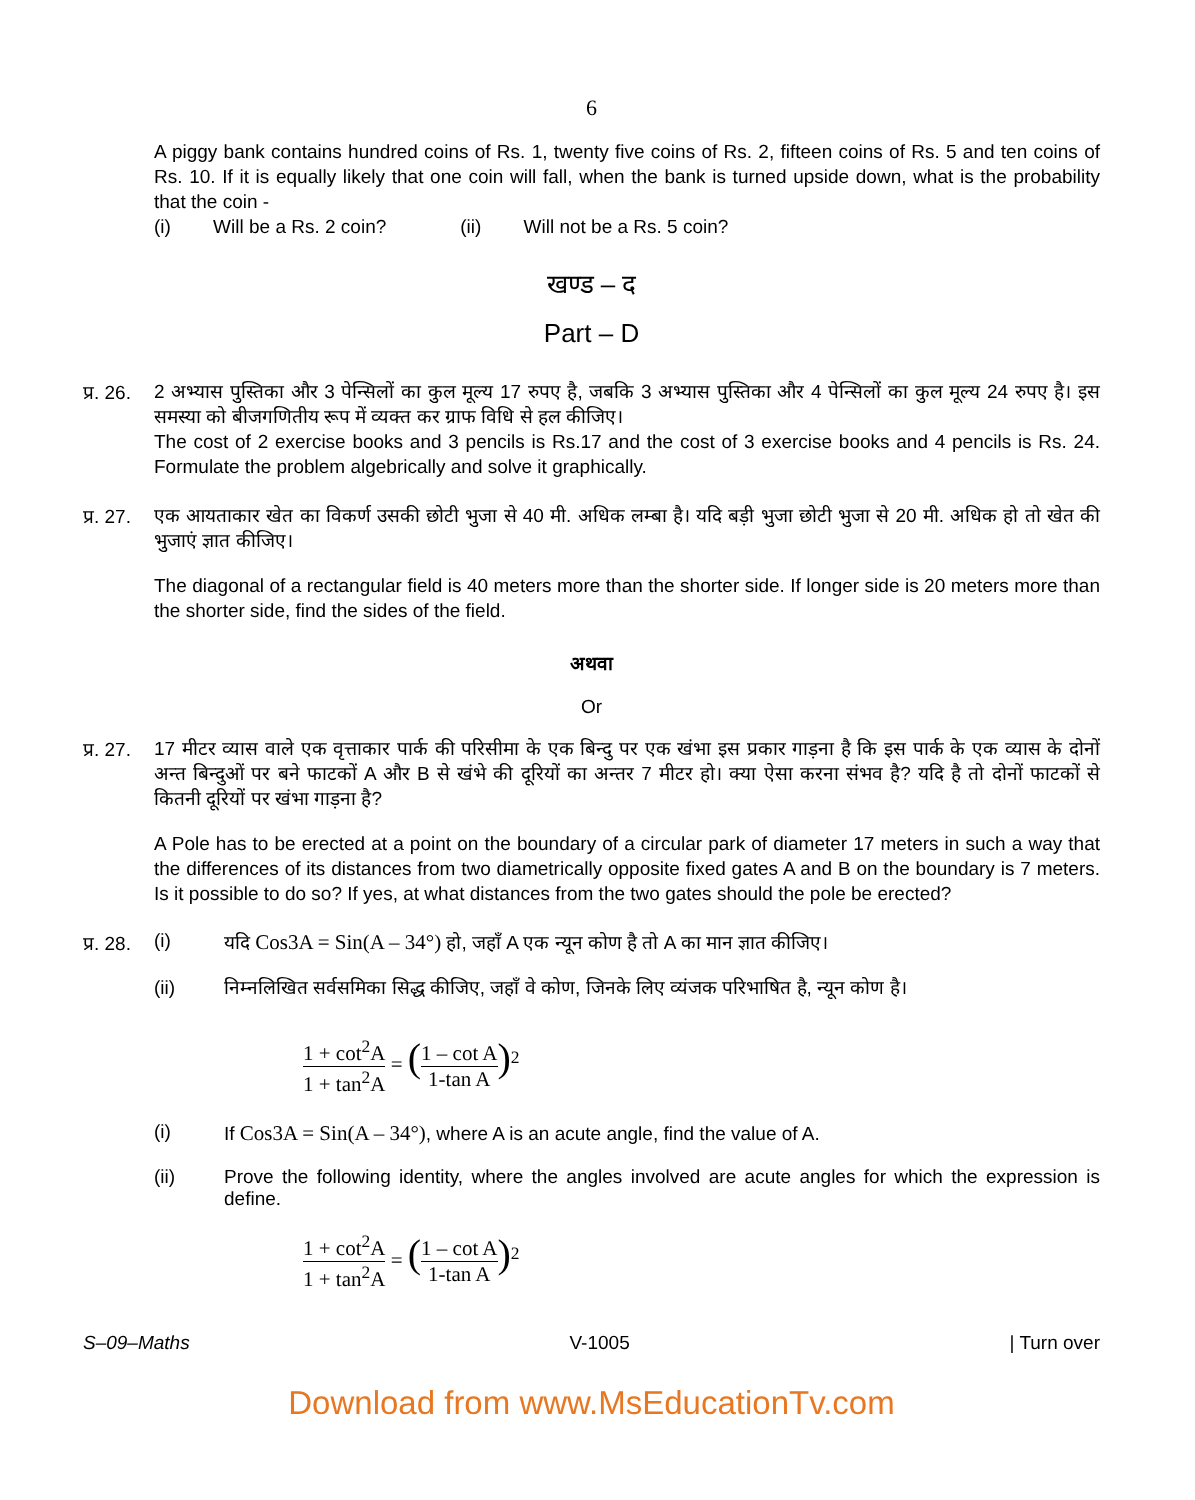6
A piggy bank contains hundred coins of Rs. 1, twenty five coins of Rs. 2, fifteen coins of Rs. 5 and ten coins of Rs. 10. If it is equally likely that one coin will fall, when the bank is turned upside down, what is the probability that the coin -
(i) Will be a Rs. 2 coin? (ii) Will not be a Rs. 5 coin?
खण्ड – द
Part – D
प्र. 26.
2 अभ्यास पुस्तिका और 3 पेन्सिलों का कुल मूल्य 17 रुपए है, जबकि 3 अभ्यास पुस्तिका और 4 पेन्सिलों का कुल मूल्य 24 रुपए है। इस समस्या को बीजगणितीय रूप में व्यक्त कर ग्राफ विधि से हल कीजिए।
The cost of 2 exercise books and 3 pencils is Rs.17 and the cost of 3 exercise books and 4 pencils is Rs. 24. Formulate the problem algebrically and solve it graphically.
प्र. 27.
एक आयताकार खेत का विकर्ण उसकी छोटी भुजा से 40 मी. अधिक लम्बा है। यदि बड़ी भुजा छोटी भुजा से 20 मी. अधिक हो तो खेत की भुजाएं ज्ञात कीजिए।
The diagonal of a rectangular field is 40 meters more than the shorter side. If longer side is 20 meters more than the shorter side, find the sides of the field.
अथवा
Or
प्र. 27.
17 मीटर व्यास वाले एक वृत्ताकार पार्क की परिसीमा के एक बिन्दु पर एक खंभा इस प्रकार गाड़ना है कि इस पार्क के एक व्यास के दोनों अन्त बिन्दुओं पर बने फाटकों A और B से खंभे की दूरियों का अन्तर 7 मीटर हो। क्या ऐसा करना संभव है? यदि है तो दोनों फाटकों से कितनी दूरियों पर खंभा गाड़ना है?
A Pole has to be erected at a point on the boundary of a circular park of diameter 17 meters in such a way that the differences of its distances from two diametrically opposite fixed gates A and B on the boundary is 7 meters. Is it possible to do so? If yes, at what distances from the two gates should the pole be erected?
प्र. 28.
(i) यदि Cos3A = Sin(A – 34°) हो, जहाँ A एक न्यून कोण है तो A का मान ज्ञात कीजिए।
(ii) निम्नलिखित सर्वसमिका सिद्ध कीजिए, जहाँ वे कोण, जिनके लिए व्यंजक परिभाषित है, न्यून कोण है।
1 + cot<sup>2</sup>A 1 + tan<sup>2</sup>A = (1 – cot A 1-tan A)<sup>2</sup>
(i) If Cos3A = Sin(A – 34°), where A is an acute angle, find the value of A.
(ii) Prove the following identity, where the angles involved are acute angles for which the expression is define.
1 + cot<sup>2</sup>A 1 + tan<sup>2</sup>A = (1 – cot A 1-tan A)<sup>2</sup>
S–09–Maths V-1005 | Turn over
Download from www.MsEducationTv.com